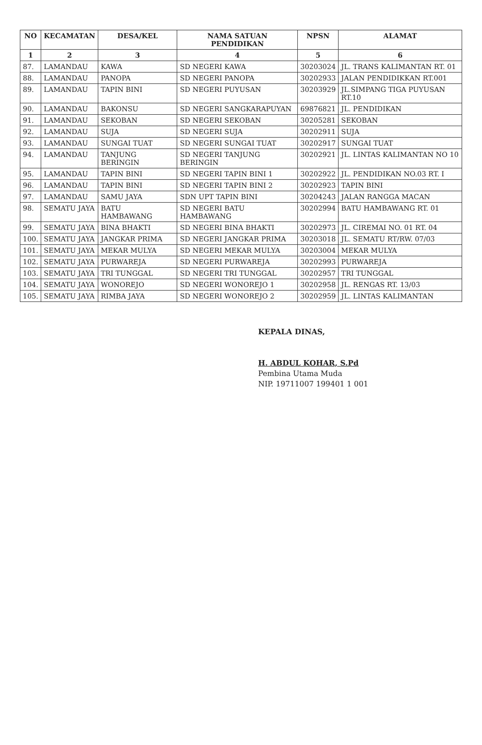| NO | KECAMATAN | DESA/KEL | NAMA SATUAN PENDIDIKAN | NPSN | ALAMAT |
| --- | --- | --- | --- | --- | --- |
| 1 | 2 | 3 | 4 | 5 | 6 |
| 87. | LAMANDAU | KAWA | SD NEGERI KAWA | 30203024 | JL. TRANS KALIMANTAN RT. 01 |
| 88. | LAMANDAU | PANOPA | SD NEGERI PANOPA | 30202933 | JALAN PENDIDIKKAN RT.001 |
| 89. | LAMANDAU | TAPIN BINI | SD NEGERI PUYUSAN | 30203929 | JL.SIMPANG TIGA PUYUSAN RT.10 |
| 90. | LAMANDAU | BAKONSU | SD NEGERI SANGKARAPUYAN | 69876821 | JL. PENDIDIKAN |
| 91. | LAMANDAU | SEKOBAN | SD NEGERI SEKOBAN | 30205281 | SEKOBAN |
| 92. | LAMANDAU | SUJA | SD NEGERI SUJA | 30202911 | SUJA |
| 93. | LAMANDAU | SUNGAI TUAT | SD NEGERI SUNGAI TUAT | 30202917 | SUNGAI TUAT |
| 94. | LAMANDAU | TANJUNG BERINGIN | SD NEGERI TANJUNG BERINGIN | 30202921 | JL. LINTAS KALIMANTAN NO 10 |
| 95. | LAMANDAU | TAPIN BINI | SD NEGERI TAPIN BINI 1 | 30202922 | JL. PENDIDIKAN NO.03 RT. I |
| 96. | LAMANDAU | TAPIN BINI | SD NEGERI TAPIN BINI 2 | 30202923 | TAPIN BINI |
| 97. | LAMANDAU | SAMU JAYA | SDN UPT TAPIN BINI | 30204243 | JALAN RANGGA MACAN |
| 98. | SEMATU JAYA | BATU HAMBAWANG | SD NEGERI BATU HAMBAWANG | 30202994 | BATU HAMBAWANG RT. 01 |
| 99. | SEMATU JAYA | BINA BHAKTI | SD NEGERI BINA BHAKTI | 30202973 | JL. CIREMAI NO. 01 RT. 04 |
| 100. | SEMATU JAYA | JANGKAR PRIMA | SD NEGERI JANGKAR PRIMA | 30203018 | JL. SEMATU RT/RW. 07/03 |
| 101. | SEMATU JAYA | MEKAR MULYA | SD NEGERI MEKAR MULYA | 30203004 | MEKAR MULYA |
| 102. | SEMATU JAYA | PURWAREJA | SD NEGERI PURWAREJA | 30202993 | PURWAREJA |
| 103. | SEMATU JAYA | TRI TUNGGAL | SD NEGERI TRI TUNGGAL | 30202957 | TRI TUNGGAL |
| 104. | SEMATU JAYA | WONOREJO | SD NEGERI WONOREJO 1 | 30202958 | JL. RENGAS RT. 13/03 |
| 105. | SEMATU JAYA | RIMBA JAYA | SD NEGERI WONOREJO 2 | 30202959 | JL. LINTAS KALIMANTAN |
KEPALA DINAS,
H. ABDUL KOHAR, S.Pd
Pembina Utama Muda
NIP. 19711007 199401 1 001